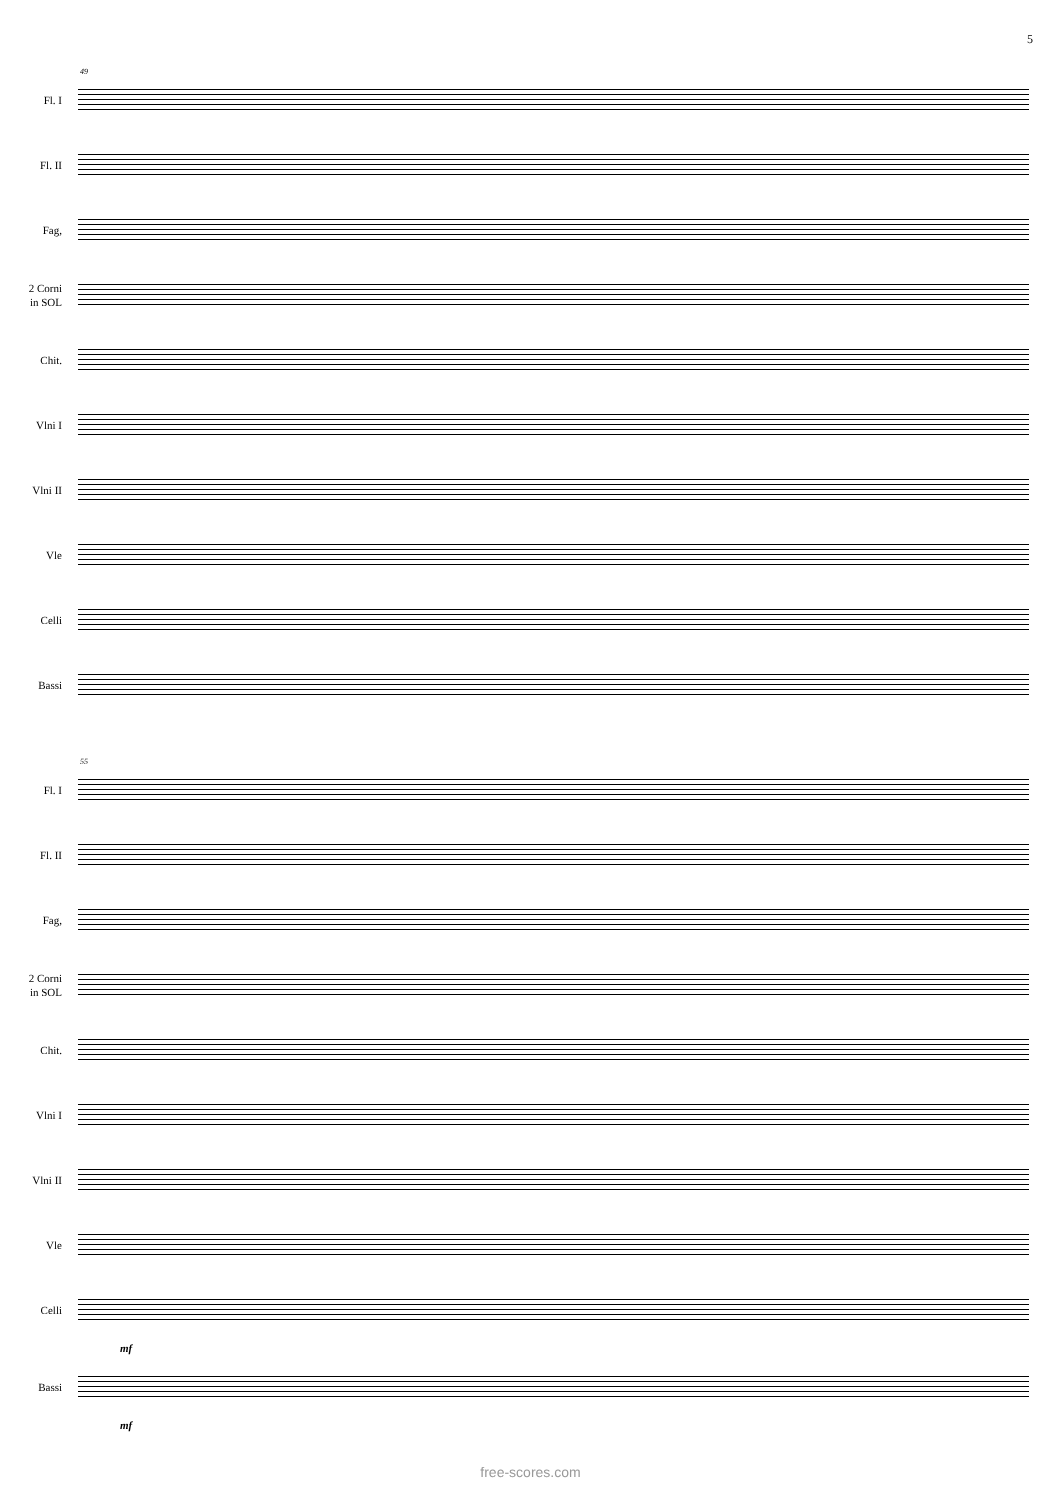5
49
Fl. I
Fl. II
Fag,
2 Corni
in SOL
Chit.
Vlni I
Vlni II
Vle
Celli
Bassi
55
Fl. I
Fl. II
Fag,
2 Corni
in SOL
Chit.
Vlni I
Vlni II
Vle
Celli
mf
Bassi
mf
free-scores.com